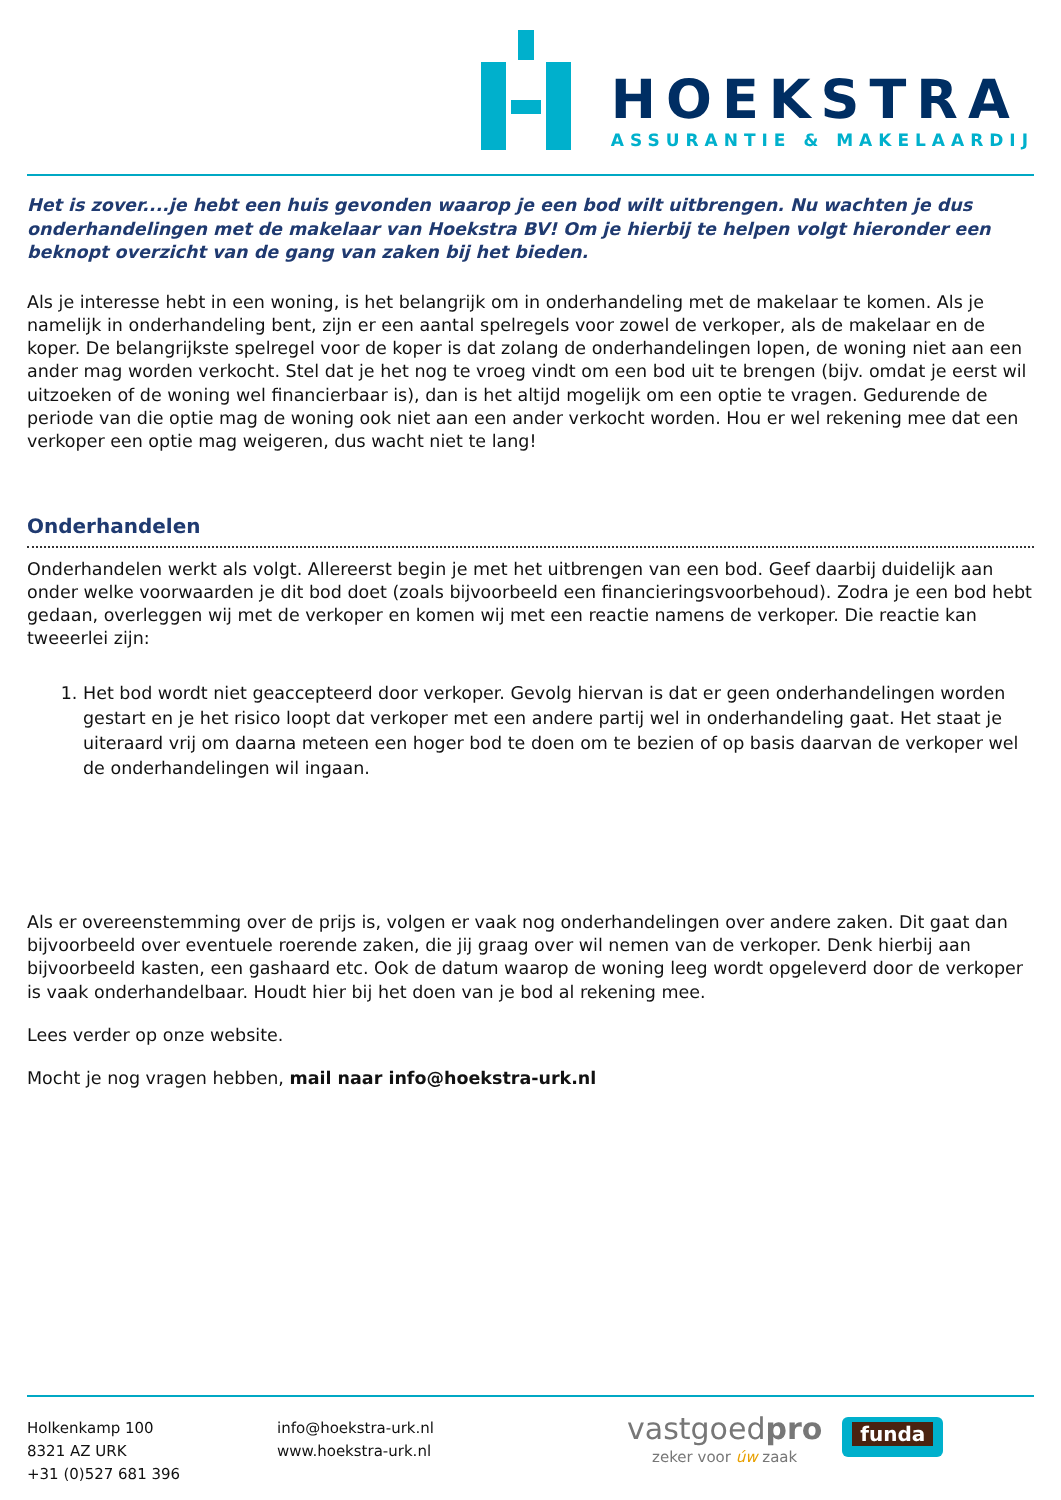HOEKSTRA
ASSURANTIE & MAKELAARDIJ
Het is zover....je hebt een huis gevonden waarop je een bod wilt uitbrengen. Nu wachten je dus onderhandelingen met de makelaar van Hoekstra BV! Om je hierbij te helpen volgt hieronder een beknopt overzicht van de gang van zaken bij het bieden.
Als je interesse hebt in een woning, is het belangrijk om in onderhandeling met de makelaar te komen. Als je namelijk in onderhandeling bent, zijn er een aantal spelregels voor zowel de verkoper, als de makelaar en de koper. De belangrijkste spelregel voor de koper is dat zolang de onderhandelingen lopen, de woning niet aan een ander mag worden verkocht. Stel dat je het nog te vroeg vindt om een bod uit te brengen (bijv. omdat je eerst wil uitzoeken of de woning wel financierbaar is), dan is het altijd mogelijk om een optie te vragen. Gedurende de periode van die optie mag de woning ook niet aan een ander verkocht worden. Hou er wel rekening mee dat een verkoper een optie mag weigeren, dus wacht niet te lang!
Onderhandelen
Onderhandelen werkt als volgt. Allereerst begin je met het uitbrengen van een bod. Geef daarbij duidelijk aan onder welke voorwaarden je dit bod doet (zoals bijvoorbeeld een financieringsvoorbehoud). Zodra je een bod hebt gedaan, overleggen wij met de verkoper en komen wij met een reactie namens de verkoper. Die reactie kan tweeerlei zijn:
1. Het bod wordt niet geaccepteerd door verkoper. Gevolg hiervan is dat er geen onderhandelingen worden gestart en je het risico loopt dat verkoper met een andere partij wel in onderhandeling gaat. Het staat je uiteraard vrij om daarna meteen een hoger bod te doen om te bezien of op basis daarvan de verkoper wel de onderhandelingen wil ingaan.
Als er overeenstemming over de prijs is, volgen er vaak nog onderhandelingen over andere zaken. Dit gaat dan bijvoorbeeld over eventuele roerende zaken, die jij graag over wil nemen van de verkoper. Denk hierbij aan bijvoorbeeld kasten, een gashaard etc. Ook de datum waarop de woning leeg wordt opgeleverd door de verkoper is vaak onderhandelbaar. Houdt hier bij het doen van je bod al rekening mee.
Lees verder op onze website.
Mocht je nog vragen hebben, mail naar info@hoekstra-urk.nl
Holkenkamp 100
8321 AZ URK
+31 (0)527 681 396
info@hoekstra-urk.nl
www.hoekstra-urk.nl
vastgoedpro
zeker voor úw zaak
funda